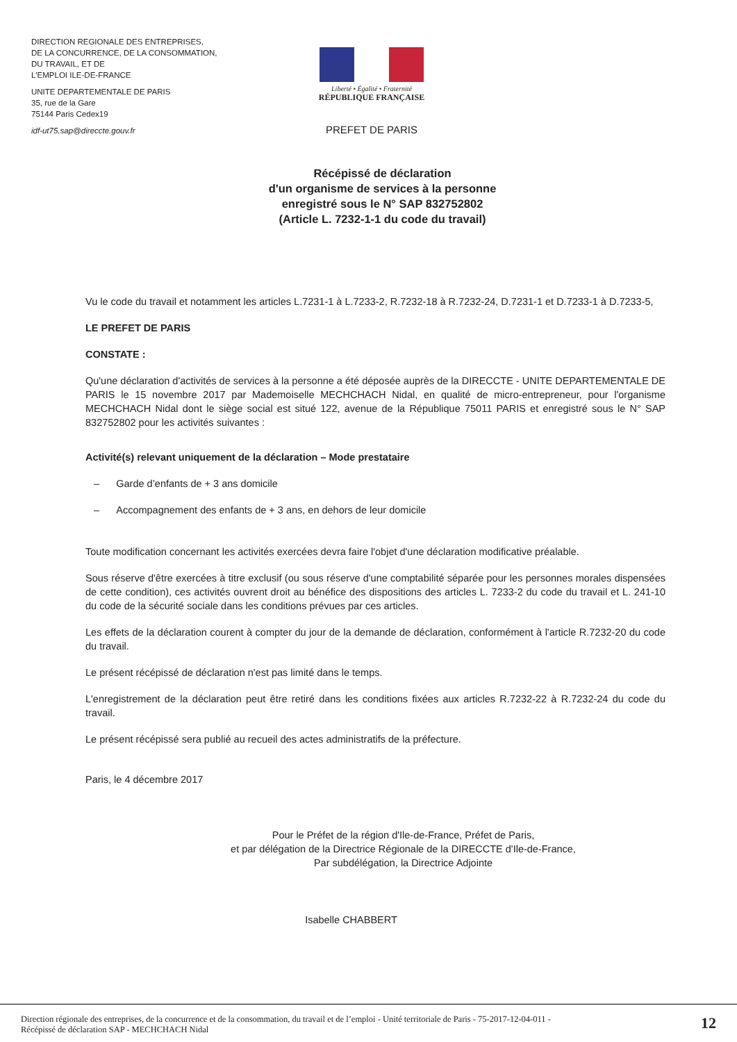DIRECTION REGIONALE DES ENTREPRISES,
DE LA CONCURRENCE, DE LA CONSOMMATION,
DU TRAVAIL, ET DE
L'EMPLOI ILE-DE-FRANCE
UNITE DEPARTEMENTALE DE PARIS
35, rue de la Gare
75144 Paris Cedex19
idf-ut75.sap@direccte.gouv.fr
Liberté • Égalité • Fraternité
RÉPUBLIQUE FRANÇAISE
PREFET DE PARIS
Récépissé de déclaration
d'un organisme de services à la personne
enregistré sous le N° SAP 832752802
(Article L. 7232-1-1 du code du travail)
Vu le code du travail et notamment les articles L.7231-1 à L.7233-2, R.7232-18 à R.7232-24, D.7231-1 et D.7233-1 à D.7233-5,
LE PREFET DE PARIS
CONSTATE :
Qu'une déclaration d'activités de services à la personne a été déposée auprès de la DIRECCTE - UNITE DEPARTEMENTALE DE PARIS le 15 novembre 2017 par Mademoiselle MECHCHACH Nidal, en qualité de micro-entrepreneur, pour l'organisme MECHCHACH Nidal dont le siège social est situé 122, avenue de la République 75011 PARIS et enregistré sous le N° SAP 832752802 pour les activités suivantes :
Activité(s) relevant uniquement de la déclaration – Mode prestataire
– Garde d’enfants de + 3 ans domicile
– Accompagnement des enfants de + 3 ans, en dehors de leur domicile
Toute modification concernant les activités exercées devra faire l'objet d'une déclaration modificative préalable.
Sous réserve d'être exercées à titre exclusif (ou sous réserve d'une comptabilité séparée pour les personnes morales dispensées de cette condition), ces activités ouvrent droit au bénéfice des dispositions des articles L. 7233-2 du code du travail et L. 241-10 du code de la sécurité sociale dans les conditions prévues par ces articles.
Les effets de la déclaration courent à compter du jour de la demande de déclaration, conformément à l'article R.7232-20 du code du travail.
Le présent récépissé de déclaration n'est pas limité dans le temps.
L'enregistrement de la déclaration peut être retiré dans les conditions fixées aux articles R.7232-22 à R.7232-24 du code du travail.
Le présent récépissé sera publié au recueil des actes administratifs de la préfecture.
Paris, le 4 décembre 2017
Pour le Préfet de la région d'Ile-de-France, Préfet de Paris,
et par délégation de la Directrice Régionale de la DIRECCTE d'Ile-de-France,
Par subdélégation, la Directrice Adjointe
Isabelle CHABBERT
Direction régionale des entreprises, de la concurrence et de la consommation, du travail et de l’emploi - Unité territoriale de Paris - 75-2017-12-04-011 -
Récépissé de déclaration SAP - MECHCHACH Nidal
12